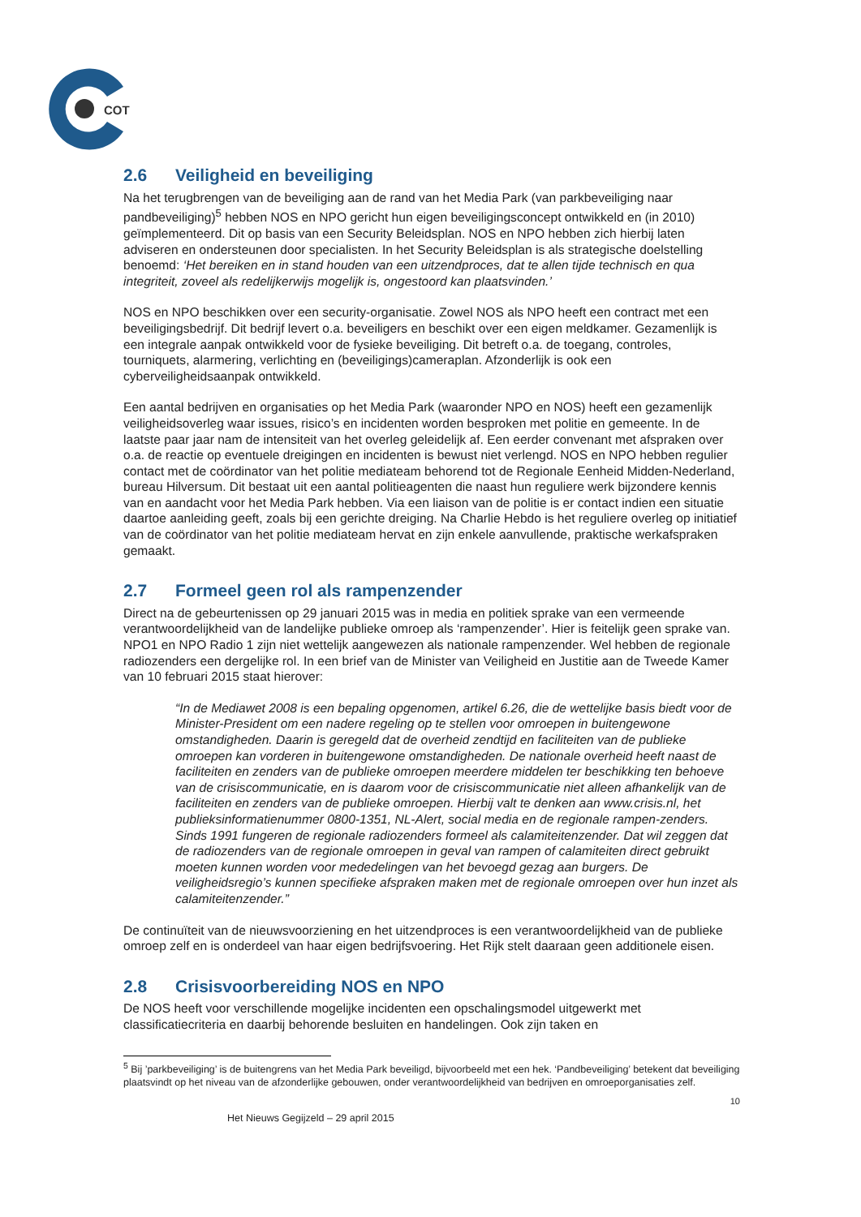COT
2.6 Veiligheid en beveiliging
Na het terugbrengen van de beveiliging aan de rand van het Media Park (van parkbeveiliging naar pandbeveiliging)<sup>5</sup> hebben NOS en NPO gericht hun eigen beveiligingsconcept ontwikkeld en (in 2010) geïmplementeerd. Dit op basis van een Security Beleidsplan. NOS en NPO hebben zich hierbij laten adviseren en ondersteunen door specialisten. In het Security Beleidsplan is als strategische doelstelling benoemd: ‘Het bereiken en in stand houden van een uitzendproces, dat te allen tijde technisch en qua integriteit, zoveel als redelijkerwijs mogelijk is, ongestoord kan plaatsvinden.’
NOS en NPO beschikken over een security-organisatie. Zowel NOS als NPO heeft een contract met een beveiligingsbedrijf. Dit bedrijf levert o.a. beveiligers en beschikt over een eigen meldkamer. Gezamenlijk is een integrale aanpak ontwikkeld voor de fysieke beveiliging. Dit betreft o.a. de toegang, controles, tourniquets, alarmering, verlichting en (beveiligings)cameraplan. Afzonderlijk is ook een cyberveiligheidsaanpak ontwikkeld.
Een aantal bedrijven en organisaties op het Media Park (waaronder NPO en NOS) heeft een gezamenlijk veiligheidsoverleg waar issues, risico’s en incidenten worden besproken met politie en gemeente. In de laatste paar jaar nam de intensiteit van het overleg geleidelijk af. Een eerder convenant met afspraken over o.a. de reactie op eventuele dreigingen en incidenten is bewust niet verlengd. NOS en NPO hebben regulier contact met de coördinator van het politie mediateam behorend tot de Regionale Eenheid Midden-Nederland, bureau Hilversum. Dit bestaat uit een aantal politieagenten die naast hun reguliere werk bijzondere kennis van en aandacht voor het Media Park hebben. Via een liaison van de politie is er contact indien een situatie daartoe aanleiding geeft, zoals bij een gerichte dreiging. Na Charlie Hebdo is het reguliere overleg op initiatief van de coördinator van het politie mediateam hervat en zijn enkele aanvullende, praktische werkafspraken gemaakt.
2.7 Formeel geen rol als rampenzender
Direct na de gebeurtenissen op 29 januari 2015 was in media en politiek sprake van een vermeende verantwoordelijkheid van de landelijke publieke omroep als ‘rampenzender’. Hier is feitelijk geen sprake van. NPO1 en NPO Radio 1 zijn niet wettelijk aangewezen als nationale rampenzender. Wel hebben de regionale radiozenders een dergelijke rol. In een brief van de Minister van Veiligheid en Justitie aan de Tweede Kamer van 10 februari 2015 staat hierover:
“In de Mediawet 2008 is een bepaling opgenomen, artikel 6.26, die de wettelijke basis biedt voor de Minister-President om een nadere regeling op te stellen voor omroepen in buitengewone omstandigheden. Daarin is geregeld dat de overheid zendtijd en faciliteiten van de publieke omroepen kan vorderen in buitengewone omstandigheden. De nationale overheid heeft naast de faciliteiten en zenders van de publieke omroepen meerdere middelen ter beschikking ten behoeve van de crisiscommunicatie, en is daarom voor de crisiscommunicatie niet alleen afhankelijk van de faciliteiten en zenders van de publieke omroepen. Hierbij valt te denken aan www.crisis.nl, het publieksinformatienummer 0800-1351, NL-Alert, social media en de regionale rampen-zenders. Sinds 1991 fungeren de regionale radiozenders formeel als calamiteitenzender. Dat wil zeggen dat de radiozenders van de regionale omroepen in geval van rampen of calamiteiten direct gebruikt moeten kunnen worden voor mededelingen van het bevoegd gezag aan burgers. De veiligheidsregio’s kunnen specifieke afspraken maken met de regionale omroepen over hun inzet als calamiteitenzender.”
De continuïteit van de nieuwsvoorziening en het uitzendproces is een verantwoordelijkheid van de publieke omroep zelf en is onderdeel van haar eigen bedrijfsvoering. Het Rijk stelt daaraan geen additionele eisen.
2.8 Crisisvoorbereiding NOS en NPO
De NOS heeft voor verschillende mogelijke incidenten een opschalingsmodel uitgewerkt met classificatiecriteria en daarbij behorende besluiten en handelingen. Ook zijn taken en
<sup>5</sup> Bij ’parkbeveiliging’ is de buitengrens van het Media Park beveiligd, bijvoorbeeld met een hek. ‘Pandbeveiliging’ betekent dat beveiliging plaatsvindt op het niveau van de afzonderlijke gebouwen, onder verantwoordelijkheid van bedrijven en omroeporganisaties zelf.
10
Het Nieuws Gegijzeld – 29 april 2015